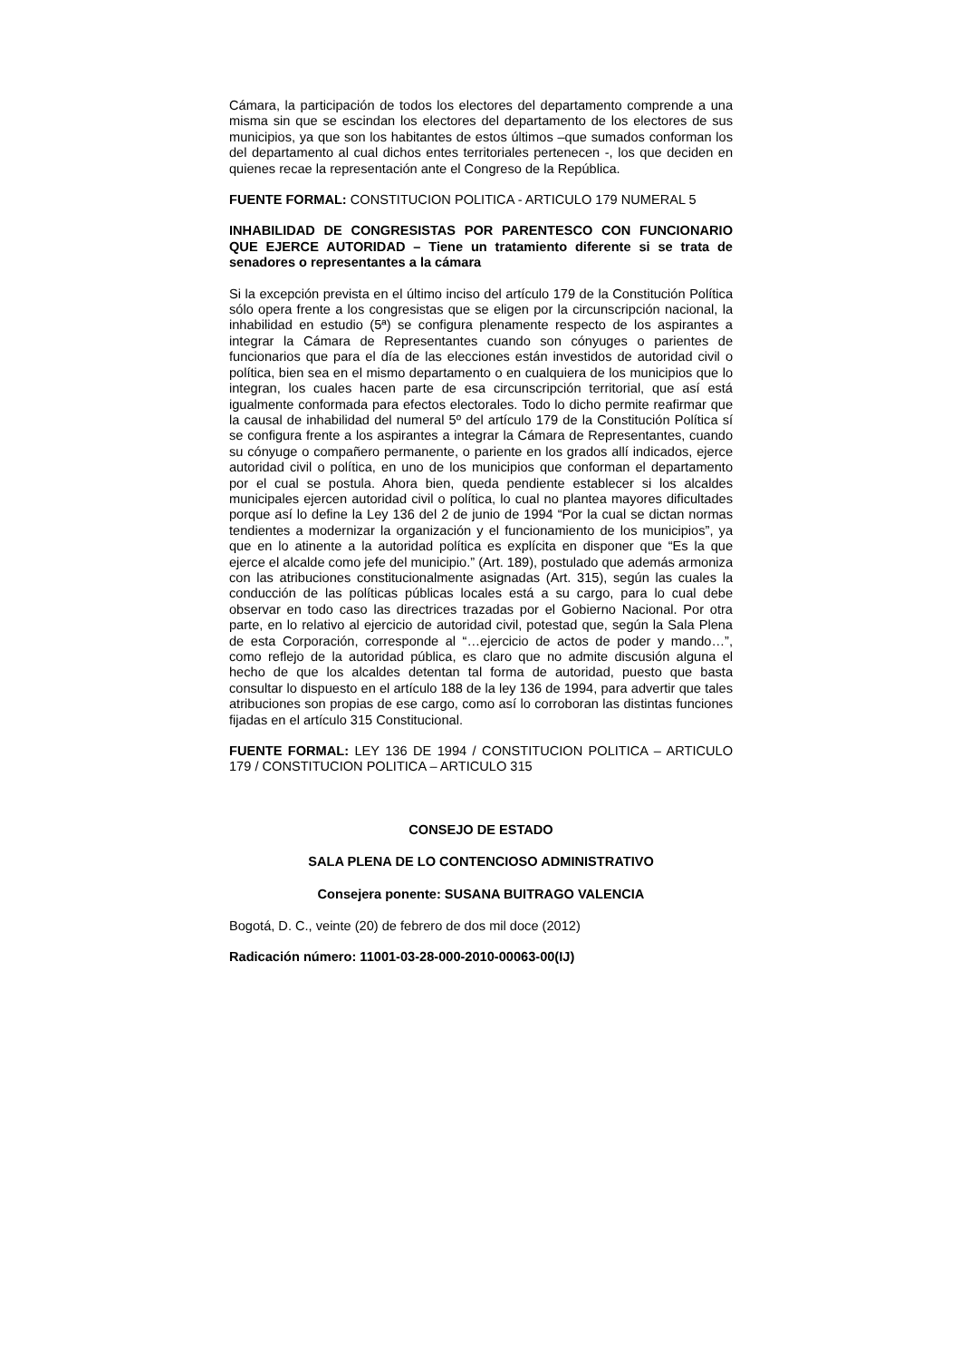Cámara, la participación de todos los electores del departamento comprende a una misma sin que se escindan los electores del departamento de los electores de sus municipios, ya que son los habitantes de estos últimos –que sumados conforman los del departamento al cual dichos entes territoriales pertenecen -, los que deciden en quienes recae la representación ante el Congreso de la República.
FUENTE FORMAL: CONSTITUCION POLITICA - ARTICULO 179 NUMERAL 5
INHABILIDAD DE CONGRESISTAS POR PARENTESCO CON FUNCIONARIO QUE EJERCE AUTORIDAD – Tiene un tratamiento diferente si se trata de senadores o representantes a la cámara
Si la excepción prevista en el último inciso del artículo 179 de la Constitución Política sólo opera frente a los congresistas que se eligen por la circunscripción nacional, la inhabilidad en estudio (5ª) se configura plenamente respecto de los aspirantes a integrar la Cámara de Representantes cuando son cónyuges o parientes de funcionarios que para el día de las elecciones están investidos de autoridad civil o política, bien sea en el mismo departamento o en cualquiera de los municipios que lo integran, los cuales hacen parte de esa circunscripción territorial, que así está igualmente conformada para efectos electorales. Todo lo dicho permite reafirmar que la causal de inhabilidad del numeral 5º del artículo 179 de la Constitución Política sí se configura frente a los aspirantes a integrar la Cámara de Representantes, cuando su cónyuge o compañero permanente, o pariente en los grados allí indicados, ejerce autoridad civil o política, en uno de los municipios que conforman el departamento por el cual se postula. Ahora bien, queda pendiente establecer si los alcaldes municipales ejercen autoridad civil o política, lo cual no plantea mayores dificultades porque así lo define la Ley 136 del 2 de junio de 1994 “Por la cual se dictan normas tendientes a modernizar la organización y el funcionamiento de los municipios”, ya que en lo atinente a la autoridad política es explícita en disponer que “Es la que ejerce el alcalde como jefe del municipio.” (Art. 189), postulado que además armoniza con las atribuciones constitucionalmente asignadas (Art. 315), según las cuales la conducción de las políticas públicas locales está a su cargo, para lo cual debe observar en todo caso las directrices trazadas por el Gobierno Nacional. Por otra parte, en lo relativo al ejercicio de autoridad civil, potestad que, según la Sala Plena de esta Corporación, corresponde al “…ejercicio de actos de poder y mando…”, como reflejo de la autoridad pública, es claro que no admite discusión alguna el hecho de que los alcaldes detentan tal forma de autoridad, puesto que basta consultar lo dispuesto en el artículo 188 de la ley 136 de 1994, para advertir que tales atribuciones son propias de ese cargo, como así lo corroboran las distintas funciones fijadas en el artículo 315 Constitucional.
FUENTE FORMAL: LEY 136 DE 1994 / CONSTITUCION POLITICA – ARTICULO 179 / CONSTITUCION POLITICA – ARTICULO 315
CONSEJO DE ESTADO
SALA PLENA DE LO CONTENCIOSO ADMINISTRATIVO
Consejera ponente: SUSANA BUITRAGO VALENCIA
Bogotá, D. C., veinte (20) de febrero de dos mil doce (2012)
Radicación número: 11001-03-28-000-2010-00063-00(IJ)